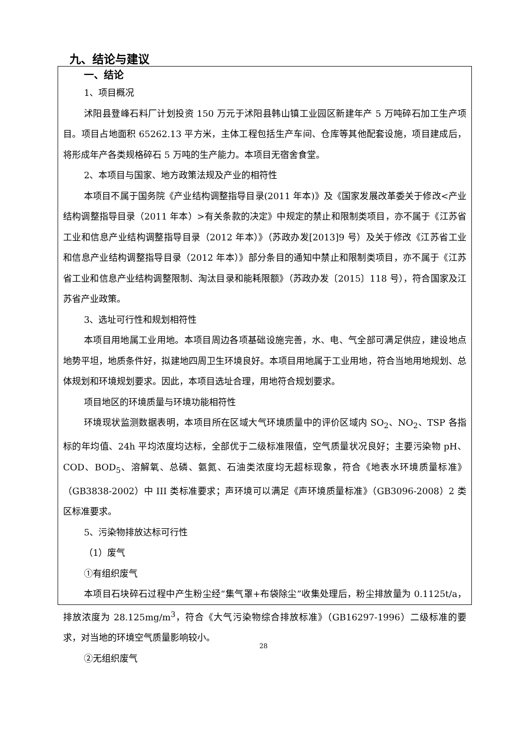九、结论与建议
一、结论
1、项目概况
沭阳县登峰石料厂计划投资 150 万元于沭阳县韩山镇工业园区新建年产 5 万吨碎石加工生产项目。项目占地面积 65262.13 平方米，主体工程包括生产车间、仓库等其他配套设施，项目建成后，将形成年产各类规格碎石 5 万吨的生产能力。本项目无宿舍食堂。
2、本项目与国家、地方政策法规及产业的相符性
本项目不属于国务院《产业结构调整指导目录(2011 年本)》及《国家发展改革委关于修改<产业结构调整指导目录（2011 年本）>有关条款的决定》中规定的禁止和限制类项目，亦不属于《江苏省工业和信息产业结构调整指导目录（2012 年本）》（苏政办发[2013]9 号）及关于修改《江苏省工业和信息产业结构调整指导目录（2012 年本）》部分条目的通知中禁止和限制类项目，亦不属于《江苏省工业和信息产业结构调整限制、淘汰目录和能耗限额》（苏政办发〔2015〕118 号），符合国家及江苏省产业政策。
3、选址可行性和规划相符性
本项目用地属工业用地。本项目周边各项基础设施完善，水、电、气全部可满足供应，建设地点地势平坦，地质条件好，拟建地四周卫生环境良好。本项目用地属于工业用地，符合当地用地规划、总体规划和环境规划要求。因此，本项目选址合理，用地符合规划要求。
项目地区的环境质量与环境功能相符性
环境现状监测数据表明，本项目所在区域大气环境质量中的评价区域内 SO<sub>2</sub>、NO<sub>2</sub>、TSP 各指标的年均值、24h 平均浓度均达标，全部优于二级标准限值，空气质量状况良好；主要污染物 pH、COD、BOD<sub>5</sub>、溶解氧、总磷、氨氮、石油类浓度均无超标现象，符合《地表水环境质量标准》（GB3838-2002）中 III 类标准要求；声环境可以满足《声环境质量标准》（GB3096-2008）2 类区标准要求。
5、污染物排放达标可行性
（1）废气
①有组织废气
本项目石块碎石过程中产生粉尘经“集气罩+布袋除尘”收集处理后，粉尘排放量为 0.1125t/a，排放浓度为 28.125mg/m<sup>3</sup>，符合《大气污染物综合排放标准》（GB16297-1996）二级标准的要求，对当地的环境空气质量影响较小。
②无组织废气
28